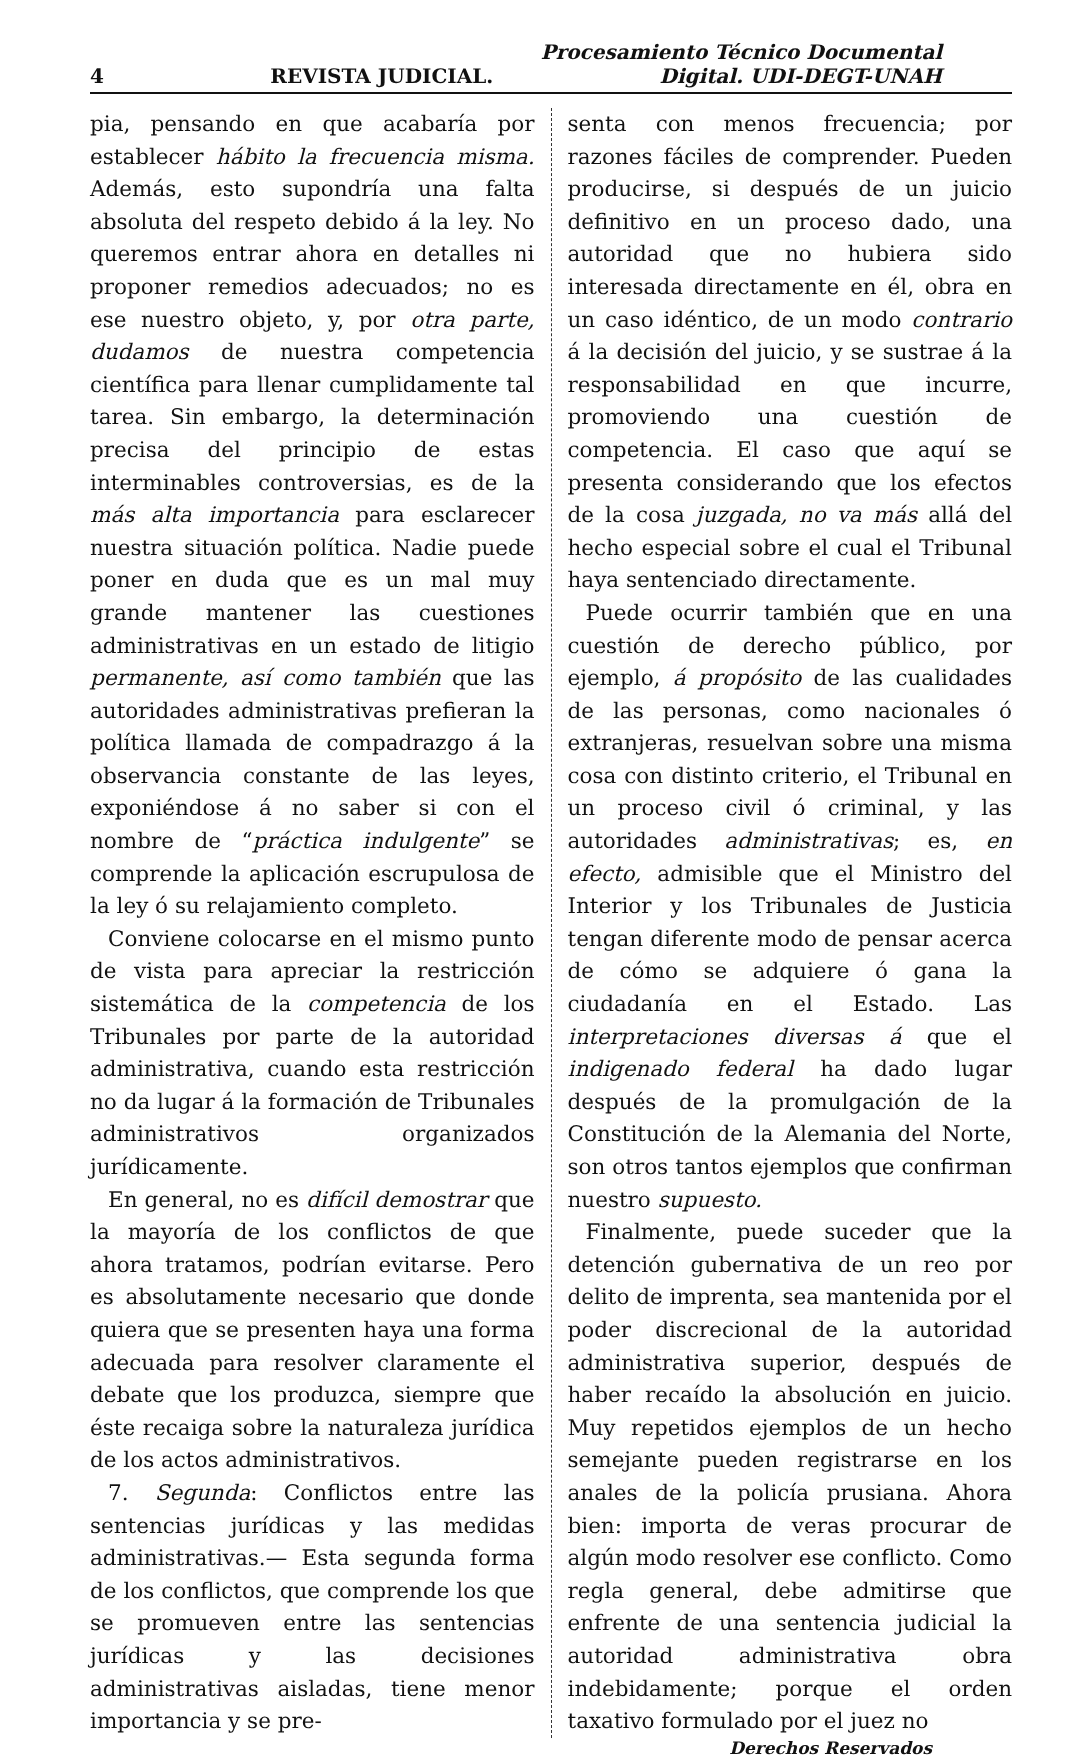Procesamiento Técnico Documental
4 REVISTA JUDICIAL. Digital. UDI-DEGT-UNAH
pia, pensando en que acabaría por establecer hábito la frecuencia misma. Además, esto supondría una falta absoluta del respeto debido á la ley. No queremos entrar ahora en detalles ni proponer remedios adecuados; no es ese nuestro objeto, y, por otra parte, dudamos de nuestra competencia científica para llenar cumplidamente tal tarea. Sin embargo, la determinación precisa del principio de estas interminables controversias, es de la más alta importancia para esclarecer nuestra situación política. Nadie puede poner en duda que es un mal muy grande mantener las cuestiones administrativas en un estado de litigio permanente, así como también que las autoridades administrativas prefieran la política llamada de compadrazgo á la observancia constante de las leyes, exponiéndose á no saber si con el nombre de “práctica indulgente” se comprende la aplicación escrupulosa de la ley ó su relajamiento completo.
Conviene colocarse en el mismo punto de vista para apreciar la restricción sistemática de la competencia de los Tribunales por parte de la autoridad administrativa, cuando esta restricción no da lugar á la formación de Tribunales administrativos organizados jurídicamente.
En general, no es difícil demostrar que la mayoría de los conflictos de que ahora tratamos, podrían evitarse. Pero es absolutamente necesario que donde quiera que se presenten haya una forma adecuada para resolver claramente el debate que los produzca, siempre que éste recaiga sobre la naturaleza jurídica de los actos administrativos.
7. Segunda: Conflictos entre las sentencias jurídicas y las medidas administrativas.— Esta segunda forma de los conflictos, que comprende los que se promueven entre las sentencias jurídicas y las decisiones administrativas aisladas, tiene menor importancia y se pre-
senta con menos frecuencia; por razones fáciles de comprender. Pueden producirse, si después de un juicio definitivo en un proceso dado, una autoridad que no hubiera sido interesada directamente en él, obra en un caso idéntico, de un modo contrario á la decisión del juicio, y se sustrae á la responsabilidad en que incurre, promoviendo una cuestión de competencia. El caso que aquí se presenta considerando que los efectos de la cosa juzgada, no va más allá del hecho especial sobre el cual el Tribunal haya sentenciado directamente.
Puede ocurrir también que en una cuestión de derecho público, por ejemplo, á propósito de las cualidades de las personas, como nacionales ó extranjeras, resuelvan sobre una misma cosa con distinto criterio, el Tribunal en un proceso civil ó criminal, y las autoridades administrativas; es, en efecto, admisible que el Ministro del Interior y los Tribunales de Justicia tengan diferente modo de pensar acerca de cómo se adquiere ó gana la ciudadanía en el Estado. Las interpretaciones diversas á que el indigenado federal ha dado lugar después de la promulgación de la Constitución de la Alemania del Norte, son otros tantos ejemplos que confirman nuestro supuesto.
Finalmente, puede suceder que la detención gubernativa de un reo por delito de imprenta, sea mantenida por el poder discrecional de la autoridad administrativa superior, después de haber recaído la absolución en juicio. Muy repetidos ejemplos de un hecho semejante pueden registrarse en los anales de la policía prusiana. Ahora bien: importa de veras procurar de algún modo resolver ese conflicto. Como regla general, debe admitirse que enfrente de una sentencia judicial la autoridad administrativa obra indebidamente; porque el orden taxativo formulado por el juez no
Derechos Reservados